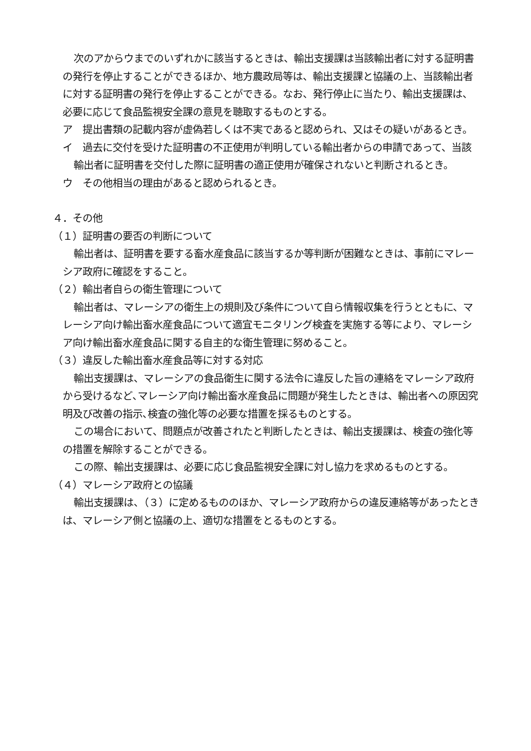次のアからウまでのいずれかに該当するときは、輸出支援課は当該輸出者に対する証明書の発行を停止することができるほか、地方農政局等は、輸出支援課と協議の上、当該輸出者に対する証明書の発行を停止することができる。なお、発行停止に当たり、輸出支援課は、必要に応じて食品監視安全課の意見を聴取するものとする。
ア　提出書類の記載内容が虚偽若しくは不実であると認められ、又はその疑いがあるとき。
イ　過去に交付を受けた証明書の不正使用が判明している輸出者からの申請であって、当該輸出者に証明書を交付した際に証明書の適正使用が確保されないと判断されるとき。
ウ　その他相当の理由があると認められるとき。
４．その他
（１）証明書の要否の判断について
輸出者は、証明書を要する畜水産食品に該当するか等判断が困難なときは、事前にマレーシア政府に確認をすること。
（２）輸出者自らの衛生管理について
輸出者は、マレーシアの衛生上の規則及び条件について自ら情報収集を行うとともに、マレーシア向け輸出畜水産食品について適宜モニタリング検査を実施する等により、マレーシア向け輸出畜水産食品に関する自主的な衛生管理に努めること。
（３）違反した輸出畜水産食品等に対する対応
輸出支援課は、マレーシアの食品衛生に関する法令に違反した旨の連絡をマレーシア政府から受けるなど､マレーシア向け輸出畜水産食品に問題が発生したときは、輸出者への原因究明及び改善の指示､検査の強化等の必要な措置を採るものとする。
この場合において、問題点が改善されたと判断したときは、輸出支援課は、検査の強化等の措置を解除することができる。
この際、輸出支援課は、必要に応じ食品監視安全課に対し協力を求めるものとする。
（４）マレーシア政府との協議
輸出支援課は、（３）に定めるもののほか、マレーシア政府からの違反連絡等があったときは、マレーシア側と協議の上、適切な措置をとるものとする。